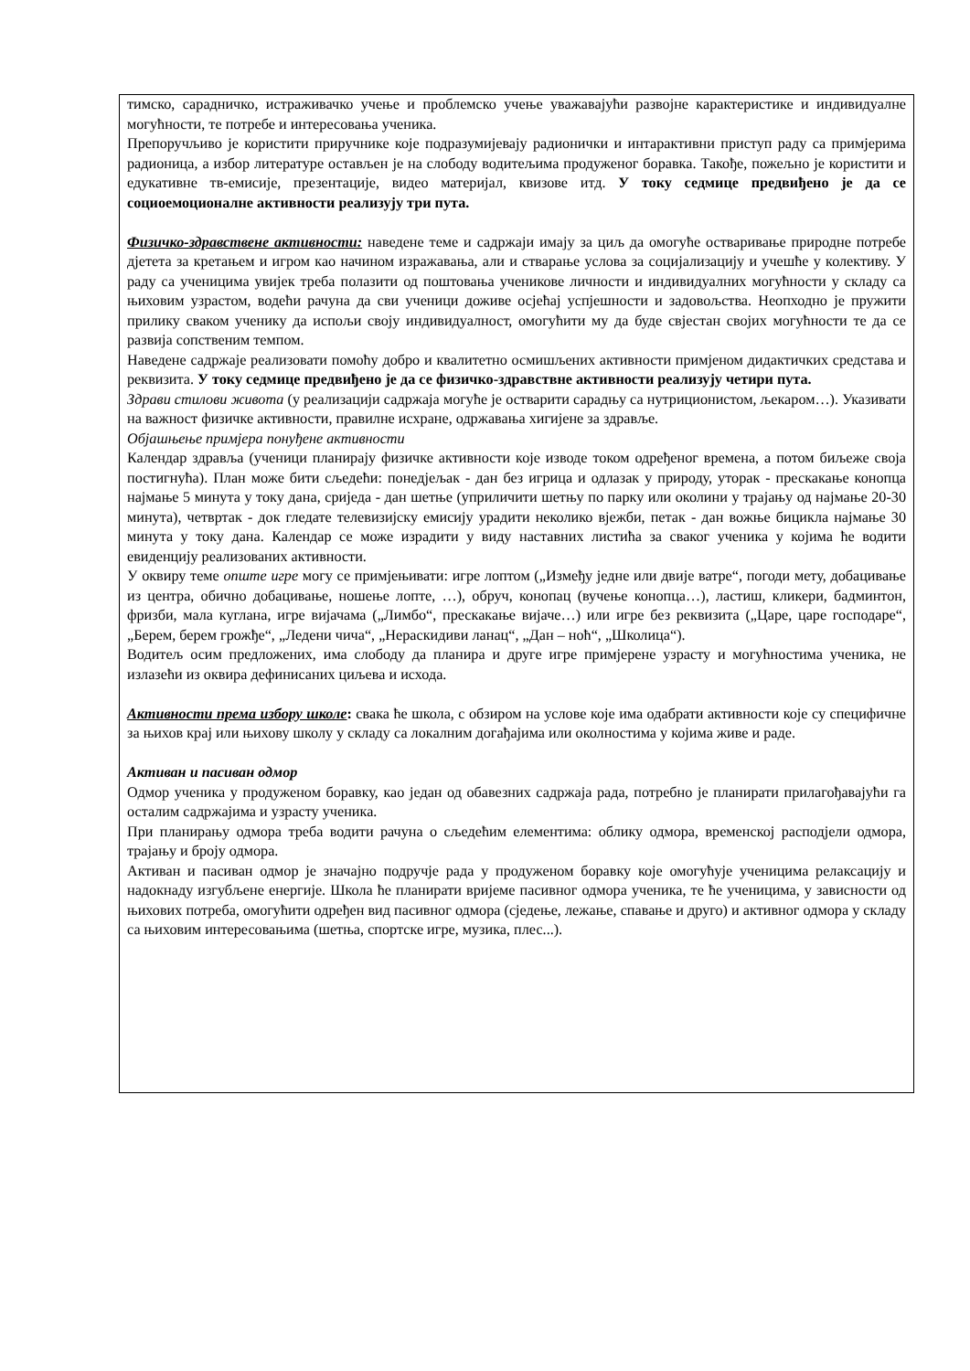тимско, сарадничко, истраживачко учење и проблемско учење уважавајући развојне карактеристике и индивидуалне могућности, те потребе и интересовања ученика.
Препоручљиво је користити приручнике које подразумијевају радионички и интарактивни приступ раду са примјерима радионица, а избор литературе остављен је на слободу водитељима продуженог боравка. Такође, пожељно је користити и едукативне тв-емисије, презентације, видео материјал, квизове итд. У току седмице предвиђено је да се социоемоционалне активности реализују три пута.
Физичко-здравствене активности: наведене теме и садржаји имају за циљ да омогуће остваривање природне потребе дјетета за кретањем и игром као начином изражавања, али и стварање услова за социјализацију и учешће у колективу. У раду са ученицима увијек треба полазити од поштовања ученикове личности и индивидуалних могућности у складу са њиховим узрастом, водећи рачуна да сви ученици доживе осјећај успјешности и задовољства. Неопходно је пружити прилику сваком ученику да испољи своју индивидуалност, омогућити му да буде свјестан својих могућности те да се развија сопственим темпом.
Наведене садржаје реализовати помоћу добро и квалитетно осмишљених активности примјеном дидактичких средстава и реквизита. У току седмице предвиђено је да се физичко-здравствне активности реализују четири пута.
Здрави стилови живота (у реализацији садржаја могуће је остварити сарадњу са нутриционистом, љекаром…). Указивати на важност физичке активности, правилне исхране, одржавања хигијене за здравље.
Објашњење примјера понуђене активности
Календар здравља (ученици планирају физичке активности које изводе током одређеног времена, а потом биљеже своја постигнућа). План може бити сљедећи: понедјељак - дан без игрица и одлазак у природу, уторак - прескакање конопца најмање 5 минута у току дана, сриједа - дан шетње (уприличити шетњу по парку или околини у трајању од најмање 20-30 минута), четвртак - док гледате телевизијску емисију урадити неколико вјежби, петак - дан вожње бицикла најмање 30 минута у току дана. Календар се може израдити у виду наставних листића за сваког ученика у којима ће водити евиденцију реализованих активности.
У оквиру теме опште игре могу се примјењивати: игре лоптом („Између једне или двије ватре“, погоди мету, добацивање из центра, обично добацивање, ношење лопте, …), обруч, конопац (вучење конопца…), ластиш, кликери, бадминтон, фризби, мала куглана, игре вијачама („Лимбо“, прескакање вијаче…) или игре без реквизита („Царе, царе господаре“, „Берем, берем грожђе“, „Ледени чича“, „Нераскидиви ланац“, „Дан – ноћ“, „Школица“).
Водитељ осим предложених, има слободу да планира и друге игре примјерене узрасту и могућностима ученика, не излазећи из оквира дефинисаних циљева и исхода.
Активности према избору школе: свака ће школа, с обзиром на услове које има одабрати активности које су специфичне за њихов крај или њихову школу у складу са локалним догађајима или околностима у којима живе и раде.
Активан и пасиван одмор
Одмор ученика у продуженом боравку, као један од обавезних садржаја рада, потребно је планирати прилагођавајући га осталим садржајима и узрасту ученика.
При планирању одмора треба водити рачуна о сљедећим елементима: облику одмора, временској расподјели одмора, трајању и броју одмора.
Активан и пасиван одмор је значајно подручје рада у продуженом боравку које омогућује ученицима релаксацију и надокнаду изгубљене енергије. Школа ће планирати вријеме пасивног одмора ученика, те ће ученицима, у зависности од њихових потреба, омогућити одређен вид пасивног одмора (сједење, лежање, спавање и друго) и активног одмора у складу са њиховим интересовањима (шетња, спортске игре, музика, плес...).